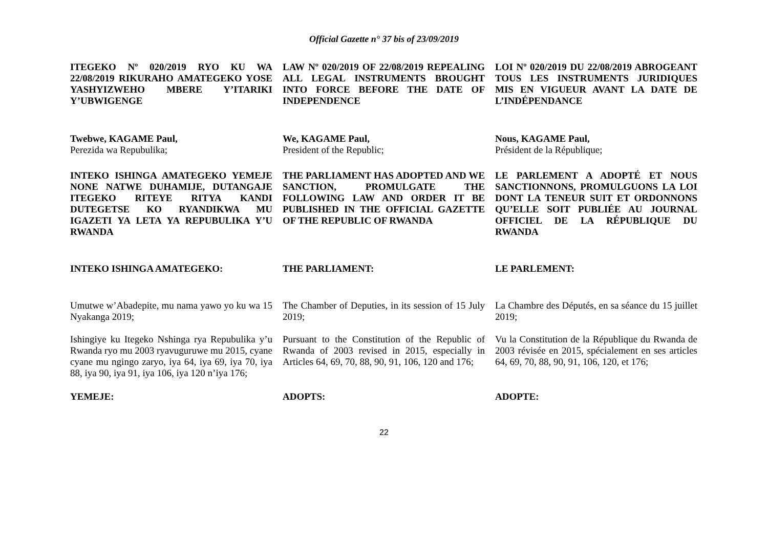Official Gazette n° 37 bis of 23/09/2019
ITEGEKO Nº 020/2019 RYO KU WA 22/08/2019 RIKURAHO AMATEGEKO YOSE YASHYIZWEHO MBERE Y’ITARIKI Y’UBWIGENGE
LAW Nº 020/2019 OF 22/08/2019 REPEALING ALL LEGAL INSTRUMENTS BROUGHT INTO FORCE BEFORE THE DATE OF INDEPENDENCE
LOI Nº 020/2019 DU 22/08/2019 ABROGEANT TOUS LES INSTRUMENTS JURIDIQUES MIS EN VIGUEUR AVANT LA DATE DE L’INDÉPENDANCE
Twebwe, KAGAME Paul,
Perezida wa Repubulika;
We, KAGAME Paul,
President of the Republic;
Nous, KAGAME Paul,
Président de la République;
INTEKO ISHINGA AMATEGEKO YEMEJE NONE NATWE DUHAMIJE, DUTANGAJE ITEGEKO RITEYE RITYA KANDI DUTEGETSE KO RYANDIKWA MU IGAZETI YA LETA YA REPUBULIKA Y’U RWANDA
THE PARLIAMENT HAS ADOPTED AND WE SANCTION, PROMULGATE THE FOLLOWING LAW AND ORDER IT BE PUBLISHED IN THE OFFICIAL GAZETTE OF THE REPUBLIC OF RWANDA
LE PARLEMENT A ADOPTÉ ET NOUS SANCTIONNONS, PROMULGUONS LA LOI DONT LA TENEUR SUIT ET ORDONNONS QU’ELLE SOIT PUBLIÉE AU JOURNAL OFFICIEL DE LA RÉPUBLIQUE DU RWANDA
INTEKO ISHINGA AMATEGEKO: THE PARLIAMENT: LE PARLEMENT:
Umutwe w’Abadepite, mu nama yawo yo ku wa 15 Nyakanga 2019;
The Chamber of Deputies, in its session of 15 July 2019;
La Chambre des Députés, en sa séance du 15 juillet 2019;
Ishingiye ku Itegeko Nshinga rya Repubulika y’u Rwanda ryo mu 2003 ryavuguruwe mu 2015, cyane cyane mu ngingo zaryo, iya 64, iya 69, iya 70, iya 88, iya 90, iya 91, iya 106, iya 120 n’iya 176;
Pursuant to the Constitution of the Republic of Rwanda of 2003 revised in 2015, especially in Articles 64, 69, 70, 88, 90, 91, 106, 120 and 176;
Vu la Constitution de la République du Rwanda de 2003 révisée en 2015, spécialement en ses articles 64, 69, 70, 88, 90, 91, 106, 120, et 176;
YEMEJE: ADOPTS: ADOPTE:
22